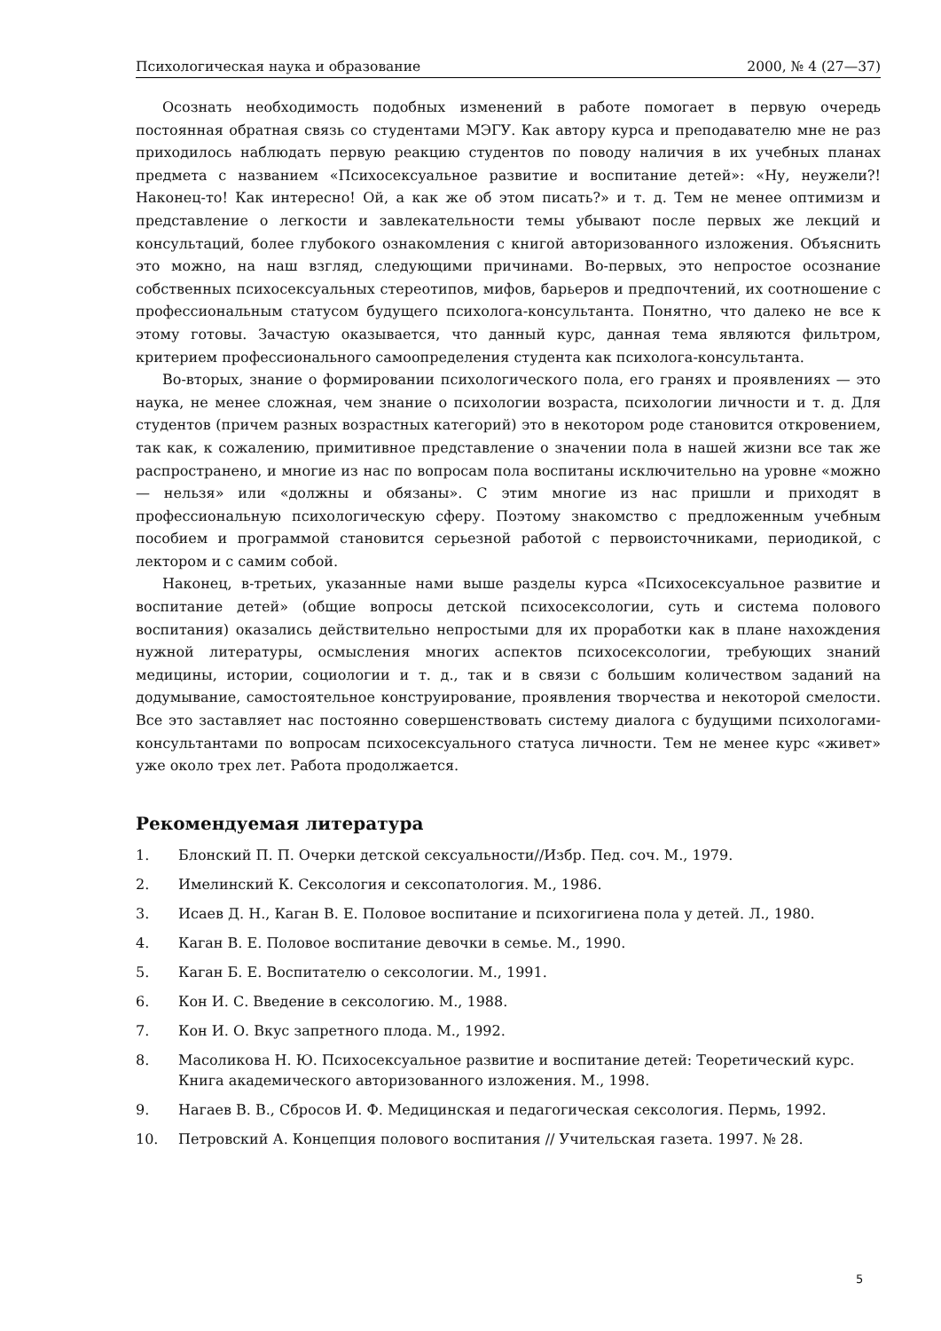Психологическая наука и образование 2000, № 4 (27—37)
Осознать необходимость подобных изменений в работе помогает в первую очередь постоянная обратная связь со студентами МЭГУ. Как автору курса и преподавателю мне не раз приходилось наблюдать первую реакцию студентов по поводу наличия в их учебных планах предмета с названием «Психосексуальное развитие и воспитание детей»: «Ну, неужели?! Наконец-то! Как интересно! Ой, а как же об этом писать?» и т. д. Тем не менее оптимизм и представление о легкости и завлекательности темы убывают после первых же лекций и консультаций, более глубокого ознакомления с книгой авторизованного изложения. Объяснить это можно, на наш взгляд, следующими причинами. Во-первых, это непростое осознание собственных психосексуальных стереотипов, мифов, барьеров и предпочтений, их соотношение с профессиональным статусом будущего психолога-консультанта. Понятно, что далеко не все к этому готовы. Зачастую оказывается, что данный курс, данная тема являются фильтром, критерием профессионального самоопределения студента как психолога-консультанта.
Во-вторых, знание о формировании психологического пола, его гранях и проявлениях — это наука, не менее сложная, чем знание о психологии возраста, психологии личности и т. д. Для студентов (причем разных возрастных категорий) это в некотором роде становится откровением, так как, к сожалению, примитивное представление о значении пола в нашей жизни все так же распространено, и многие из нас по вопросам пола воспитаны исключительно на уровне «можно — нельзя» или «должны и обязаны». С этим многие из нас пришли и приходят в профессиональную психологическую сферу. Поэтому знакомство с предложенным учебным пособием и программой становится серьезной работой с первоисточниками, периодикой, с лектором и с самим собой.
Наконец, в-третьих, указанные нами выше разделы курса «Психосексуальное развитие и воспитание детей» (общие вопросы детской психосексологии, суть и система полового воспитания) оказались действительно непростыми для их проработки как в плане нахождения нужной литературы, осмысления многих аспектов психосексологии, требующих знаний медицины, истории, социологии и т. д., так и в связи с большим количеством заданий на додумывание, самостоятельное конструирование, проявления творчества и некоторой смелости. Все это заставляет нас постоянно совершенствовать систему диалога с будущими психологами-консультантами по вопросам психосексуального статуса личности. Тем не менее курс «живет» уже около трех лет. Работа продолжается.
Рекомендуемая литература
1. Блонский П. П. Очерки детской сексуальности//Избр. Пед. соч. М., 1979.
2. Имелинский К. Сексология и сексопатология. М., 1986.
3. Исаев Д. Н., Каган В. Е. Половое воспитание и психогигиена пола у детей. Л., 1980.
4. Каган В. Е. Половое воспитание девочки в семье. М., 1990.
5. Каган Б. Е. Воспитателю о сексологии. М., 1991.
6. Кон И. С. Введение в сексологию. М., 1988.
7. Кон И. О. Вкус запретного плода. М., 1992.
8. Масоликова Н. Ю. Психосексуальное развитие и воспитание детей: Теоретический курс. Книга академического авторизованного изложения. М., 1998.
9. Нагаев В. В., Сбросов И. Ф. Медицинская и педагогическая сексология. Пермь, 1992.
10. Петровский А. Концепция полового воспитания // Учительская газета. 1997. № 28.
5